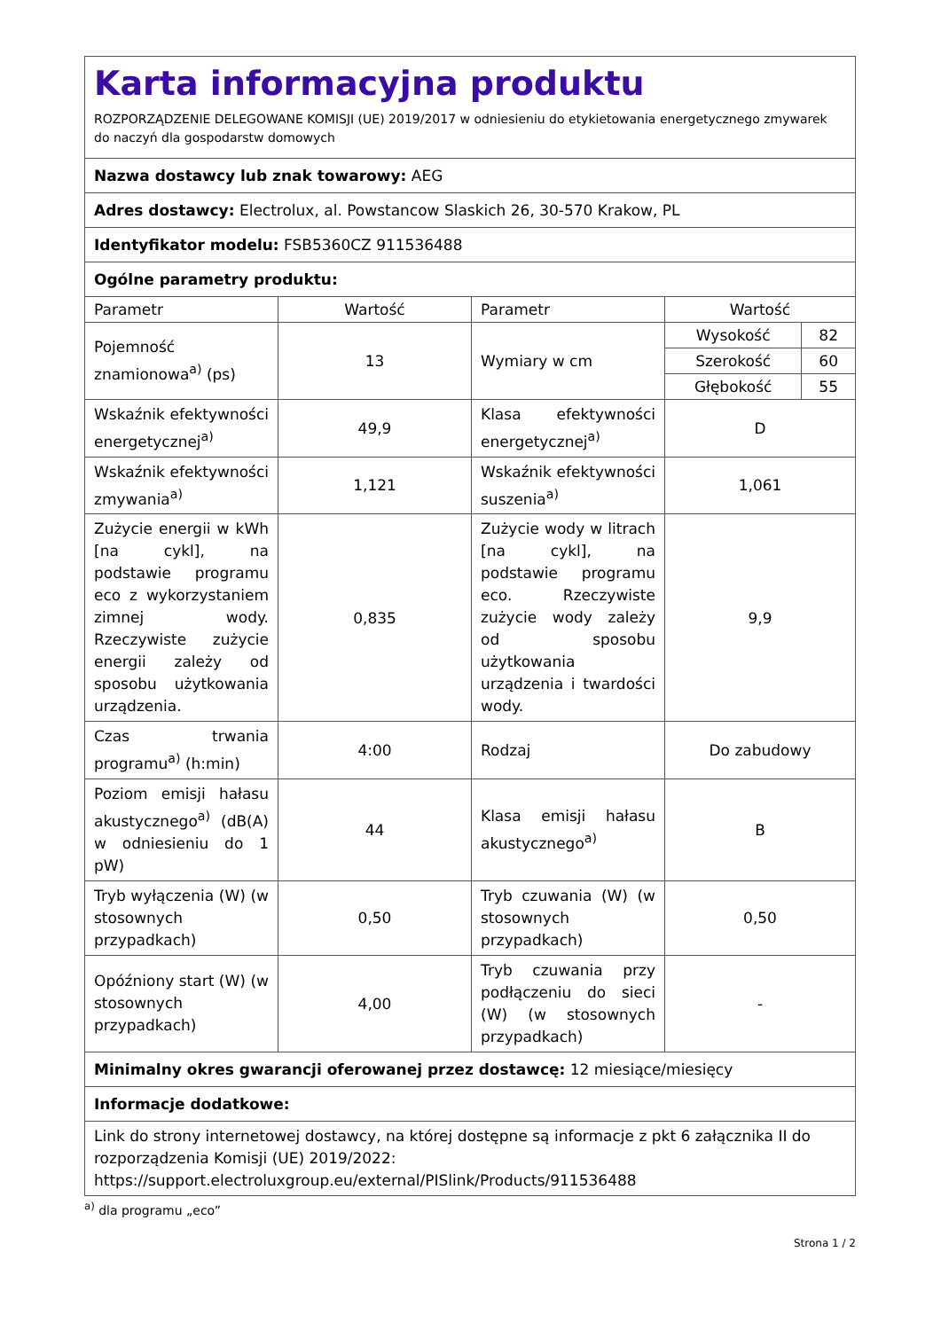| Karta informacyjna produktu ROZPORZĄDZENIE DELEGOWANE KOMISJI (UE) 2019/2017 w odniesieniu do etykietowania energetycznego zmywarek do naczyń dla gospodarstw domowych | | | | |
| Nazwa dostawcy lub znak towarowy: AEG | | | | |
| Adres dostawcy: Electrolux, al. Powstancow Slaskich 26, 30-570 Krakow, PL | | | | |
| Identyfikator modelu: FSB5360CZ 911536488 | | | | |
| Ogólne parametry produktu: | | | | |
| Parametr | Wartość | Parametr | Wartość | |
| Pojemność znamionowa<sup>a)</sup> (ps) | 13 | Wymiary w cm | Wysokość | 82 |
| | | | Szerokość | 60 |
| | | | Głębokość | 55 |
| Wskaźnik efektywności energetycznej<sup>a)</sup> | 49,9 | Klasa efektywności energetycznej<sup>a)</sup> | D | |
| Wskaźnik efektywności zmywania<sup>a)</sup> | 1,121 | Wskaźnik efektywności suszenia<sup>a)</sup> | 1,061 | |
| Zużycie energii w kWh [na cykl], na podstawie programu eco z wykorzystaniem zimnej wody. Rzeczywiste zużycie energii zależy od sposobu użytkowania urządzenia. | 0,835 | Zużycie wody w litrach [na cykl], na podstawie programu eco. Rzeczywiste zużycie wody zależy od sposobu użytkowania urządzenia i twardości wody. | 9,9 | |
| Czas trwania programu<sup>a)</sup> (h:min) | 4:00 | Rodzaj | Do zabudowy | |
| Poziom emisji hałasu akustycznego<sup>a)</sup> (dB(A) w odniesieniu do 1 pW) | 44 | Klasa emisji hałasu akustycznego<sup>a)</sup> | B | |
| Tryb wyłączenia (W) (w stosownych przypadkach) | 0,50 | Tryb czuwania (W) (w stosownych przypadkach) | 0,50 | |
| Opóźniony start (W) (w stosownych przypadkach) | 4,00 | Tryb czuwania przy podłączeniu do sieci (W) (w stosownych przypadkach) | - | |
| Minimalny okres gwarancji oferowanej przez dostawcę: 12 miesiące/miesięcy | | | | |
| Informacje dodatkowe: | | | | |
| Link do strony internetowej dostawcy, na której dostępne są informacje z pkt 6 załącznika II do rozporządzenia Komisji (UE) 2019/2022: https://support.electroluxgroup.eu/external/PISlink/Products/911536488 | | | | |
<sup>a)</sup> dla programu „eco”
Strona 1 / 2